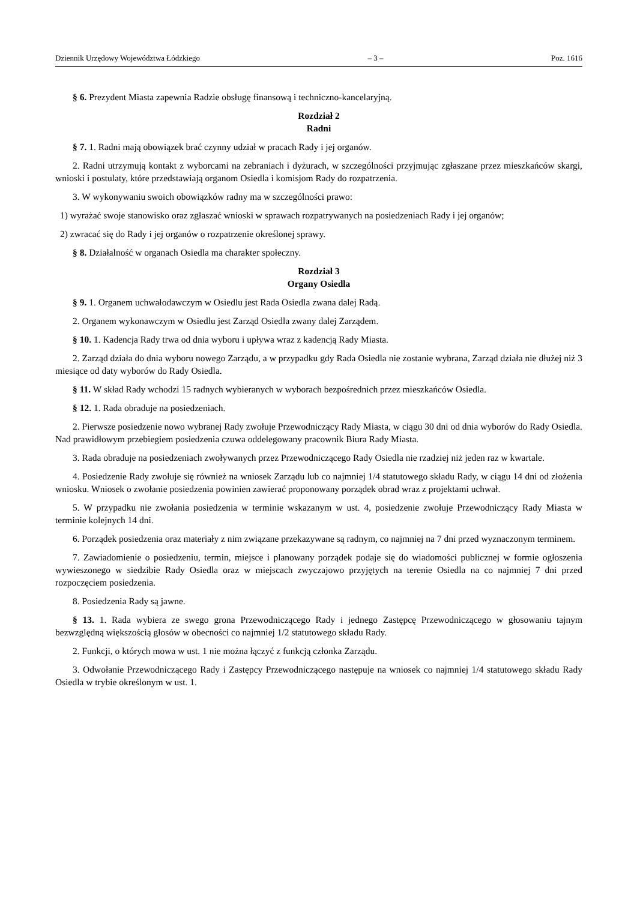Dziennik Urzędowy Województwa Łódzkiego – 3 – Poz. 1616
§ 6. Prezydent Miasta zapewnia Radzie obsługę finansową i techniczno-kancelaryjną.
Rozdział 2
Radni
§ 7. 1. Radni mają obowiązek brać czynny udział w pracach Rady i jej organów.
2. Radni utrzymują kontakt z wyborcami na zebraniach i dyżurach, w szczególności przyjmując zgłaszane przez mieszkańców skargi, wnioski i postulaty, które przedstawiają organom Osiedla i komisjom Rady do rozpatrzenia.
3. W wykonywaniu swoich obowiązków radny ma w szczególności prawo:
1) wyrażać swoje stanowisko oraz zgłaszać wnioski w sprawach rozpatrywanych na posiedzeniach Rady i jej organów;
2) zwracać się do Rady i jej organów o rozpatrzenie określonej sprawy.
§ 8. Działalność w organach Osiedla ma charakter społeczny.
Rozdział 3
Organy Osiedla
§ 9. 1. Organem uchwałodawczym w Osiedlu jest Rada Osiedla zwana dalej Radą.
2. Organem wykonawczym w Osiedlu jest Zarząd Osiedla zwany dalej Zarządem.
§ 10. 1. Kadencja Rady trwa od dnia wyboru i upływa wraz z kadencją Rady Miasta.
2. Zarząd działa do dnia wyboru nowego Zarządu, a w przypadku gdy Rada Osiedla nie zostanie wybrana, Zarząd działa nie dłużej niż 3 miesiące od daty wyborów do Rady Osiedla.
§ 11. W skład Rady wchodzi 15 radnych wybieranych w wyborach bezpośrednich przez mieszkańców Osiedla.
§ 12. 1. Rada obraduje na posiedzeniach.
2. Pierwsze posiedzenie nowo wybranej Rady zwołuje Przewodniczący Rady Miasta, w ciągu 30 dni od dnia wyborów do Rady Osiedla. Nad prawidłowym przebiegiem posiedzenia czuwa oddelegowany pracownik Biura Rady Miasta.
3. Rada obraduje na posiedzeniach zwoływanych przez Przewodniczącego Rady Osiedla nie rzadziej niż jeden raz w kwartale.
4. Posiedzenie Rady zwołuje się również na wniosek Zarządu lub co najmniej 1/4 statutowego składu Rady, w ciągu 14 dni od złożenia wniosku. Wniosek o zwołanie posiedzenia powinien zawierać proponowany porządek obrad wraz z projektami uchwał.
5. W przypadku nie zwołania posiedzenia w terminie wskazanym w ust. 4, posiedzenie zwołuje Przewodniczący Rady Miasta w terminie kolejnych 14 dni.
6. Porządek posiedzenia oraz materiały z nim związane przekazywane są radnym, co najmniej na 7 dni przed wyznaczonym terminem.
7. Zawiadomienie o posiedzeniu, termin, miejsce i planowany porządek podaje się do wiadomości publicznej w formie ogłoszenia wywieszonego w siedzibie Rady Osiedla oraz w miejscach zwyczajowo przyjętych na terenie Osiedla na co najmniej 7 dni przed rozpoczęciem posiedzenia.
8. Posiedzenia Rady są jawne.
§ 13. 1. Rada wybiera ze swego grona Przewodniczącego Rady i jednego Zastępcę Przewodniczącego w głosowaniu tajnym bezwzględną większością głosów w obecności co najmniej 1/2 statutowego składu Rady.
2. Funkcji, o których mowa w ust. 1 nie można łączyć z funkcją członka Zarządu.
3. Odwołanie Przewodniczącego Rady i Zastępcy Przewodniczącego następuje na wniosek co najmniej 1/4 statutowego składu Rady Osiedla w trybie określonym w ust. 1.